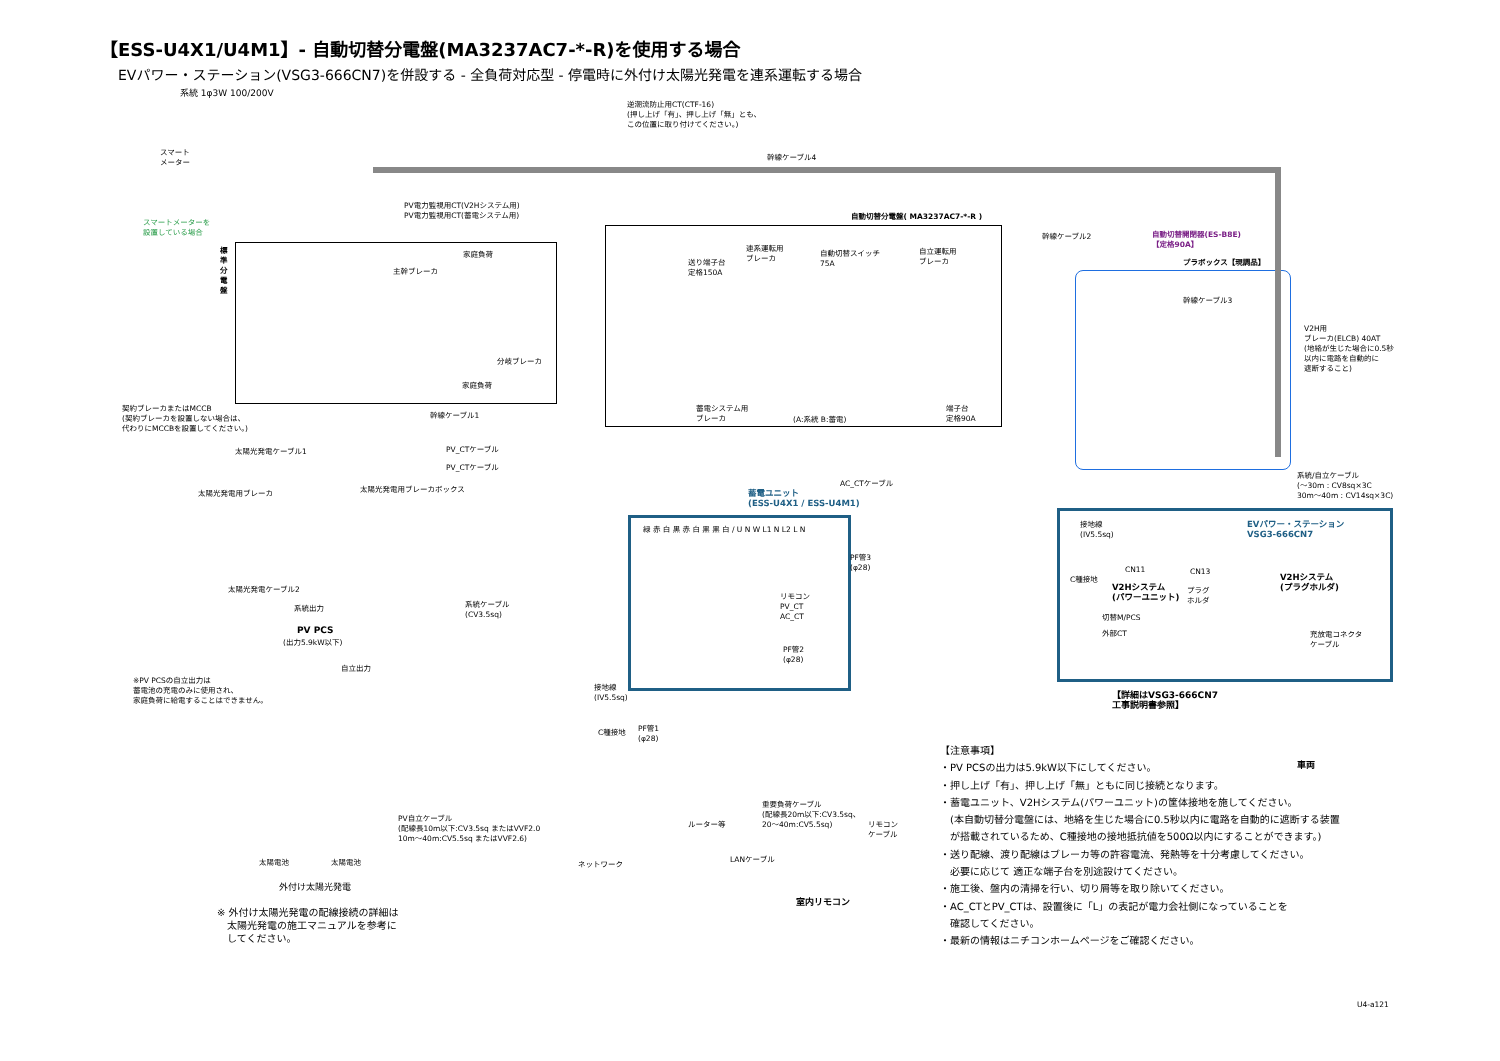【ESS-U4X1/U4M1】- 自動切替分電盤(MA3237AC7-*-R)を使用する場合
EVパワー・ステーション(VSG3-666CN7)を併設する - 全負荷対応型 - 停電時に外付け太陽光発電を連系運転する場合
系統 1φ3W 100/200V
スマート
メーター
スマートメーターを
設置している場合
逆潮流防止用CT(CTF-16)
(押し上げ「有」、押し上げ「無」とも、
この位置に取り付けてください。)
幹線ケーブル4
PV電力監視用CT(V2Hシステム用)
PV電力監視用CT(蓄電システム用)
自動切替分電盤( MA3237AC7-*-R )
幹線ケーブル2
自動切替開閉器(ES-B8E)
【定格90A】
プラボックス【現調品】
標
準
分
電
盤
家庭負荷
主幹ブレーカ
送り端子台
定格150A
連系運転用
ブレーカ
自動切替スイッチ
75A
自立運転用
ブレーカ
幹線ケーブル3
V2H用
ブレーカ(ELCB) 40AT
(地絡が生じた場合に0.5秒
以内に電路を自動的に
遮断すること)
分岐ブレーカ
家庭負荷
契約ブレーカまたはMCCB
(契約ブレーカを設置しない場合は、
代わりにMCCBを設置してください。)
幹線ケーブル1
蓄電システム用
ブレーカ
(A:系統 B:蓄電)
端子台
定格90A
太陽光発電ケーブル1 PV_CTケーブル
PV_CTケーブル
系統/自立ケーブル
(～30m : CV8sq×3C
30m～40m : CV14sq×3C)
太陽光発電用ブレーカ 太陽光発電用ブレーカボックス
AC_CTケーブル
蓄電ユニット
(ESS-U4X1 / ESS-U4M1)
接地線
(IV5.5sq)
EVパワー・ステーション
VSG3-666CN7
緑 赤 白 黒 赤 白 黒 黒 白 / U N W L1 N L2 L N
PF管3
(φ28)
CN11 CN13
C種接地
V2Hシステム
(パワーユニット)
プラグ
ホルダ
V2Hシステム
(プラグホルダ)
太陽光発電ケーブル2
系統出力
系統ケーブル
(CV3.5sq)
リモコン
PV_CT
AC_CT
切替M/PCS
PV PCS
(出力5.9kW以下)
外部CT
充放電コネクタ
ケーブル
PF管2
(φ28)
自立出力
※PV PCSの自立出力は
蓄電池の充電のみに使用され、
家庭負荷に給電することはできません。
接地線
(IV5.5sq)
【詳細はVSG3-666CN7
工事説明書参照】
C種接地
PF管1
(φ28)
車両
重要負荷ケーブル
(配線長20m以下:CV3.5sq、
20～40m:CV5.5sq)
PV自立ケーブル
(配線長10m以下:CV3.5sq またはVVF2.0
10m～40m:CV5.5sq またはVVF2.6)
ルーター等
リモコン
ケーブル
ネットワーク
LANケーブル
太陽電池 太陽電池
外付け太陽光発電
室内リモコン
※ 外付け太陽光発電の配線接続の詳細は
　太陽光発電の施工マニュアルを参考に
　してください。
【注意事項】
・PV PCSの出力は5.9kW以下にしてください。
・押し上げ「有」、押し上げ「無」ともに同じ接続となります。
・蓄電ユニット、V2Hシステム(パワーユニット)の筐体接地を施してください。
　(本自動切替分電盤には、地絡を生じた場合に0.5秒以内に電路を自動的に遮断する装置
　が搭載されているため、C種接地の接地抵抗値を500Ω以内にすることができます。)
・送り配線、渡り配線はブレーカ等の許容電流、発熱等を十分考慮してください。
　必要に応じて 適正な端子台を別途設けてください。
・施工後、盤内の清掃を行い、切り屑等を取り除いてください。
・AC_CTとPV_CTは、設置後に「L」の表記が電力会社側になっていることを
　確認してください。
・最新の情報はニチコンホームページをご確認ください。
U4-a121